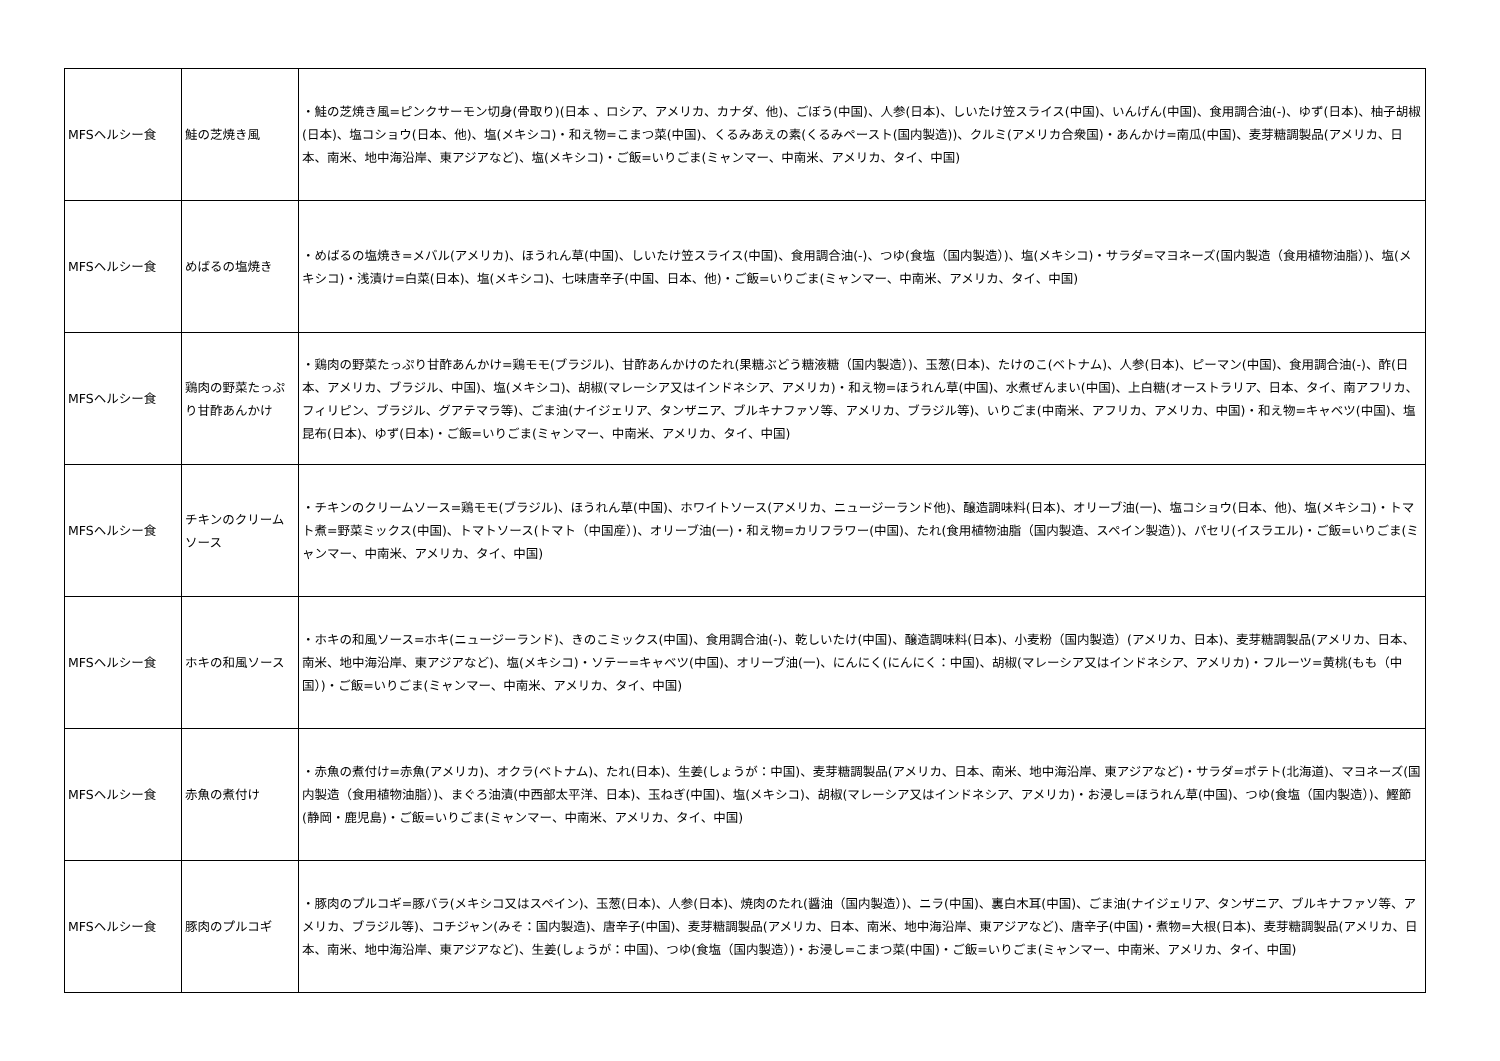| MFSヘルシー食 | 鮭の芝焼き風 | ・鮭の芝焼き風=ピンクサーモン切身(骨取り)(日本 、ロシア、アメリカ、カナダ、他)、ごぼう(中国)、人参(日本)、しいたけ笠スライス(中国)、いんげん(中国)、食用調合油(-)、ゆず(日本)、柚子胡椒(日本)、塩コショウ(日本、他)、塩(メキシコ)・和え物=こまつ菜(中国)、くるみあえの素(くるみペースト(国内製造))、クルミ(アメリカ合衆国)・あんかけ=南瓜(中国)、麦芽糖調製品(アメリカ、日本、南米、地中海沿岸、東アジアなど)、塩(メキシコ)・ご飯=いりごま(ミャンマー、中南米、アメリカ、タイ、中国) |
| MFSヘルシー食 | めばるの塩焼き | ・めばるの塩焼き=メバル(アメリカ)、ほうれん草(中国)、しいたけ笠スライス(中国)、食用調合油(-)、つゆ(食塩（国内製造）)、塩(メキシコ)・サラダ=マヨネーズ(国内製造（食用植物油脂）)、塩(メキシコ)・浅漬け=白菜(日本)、塩(メキシコ)、七味唐辛子(中国、日本、他)・ご飯=いりごま(ミャンマー、中南米、アメリカ、タイ、中国) |
| MFSヘルシー食 | 鶏肉の野菜たっぷり甘酢あんかけ | ・鶏肉の野菜たっぷり甘酢あんかけ=鶏モモ(ブラジル)、甘酢あんかけのたれ(果糖ぶどう糖液糖（国内製造）)、玉葱(日本)、たけのこ(ベトナム)、人参(日本)、ピーマン(中国)、食用調合油(-)、酢(日本、アメリカ、ブラジル、中国)、塩(メキシコ)、胡椒(マレーシア又はインドネシア、アメリカ)・和え物=ほうれん草(中国)、水煮ぜんまい(中国)、上白糖(オーストラリア、日本、タイ、南アフリカ、フィリピン、ブラジル、グアテマラ等)、ごま油(ナイジェリア、タンザニア、ブルキナファソ等、アメリカ、ブラジル等)、いりごま(中南米、アフリカ、アメリカ、中国)・和え物=キャベツ(中国)、塩昆布(日本)、ゆず(日本)・ご飯=いりごま(ミャンマー、中南米、アメリカ、タイ、中国) |
| MFSヘルシー食 | チキンのクリームソース | ・チキンのクリームソース=鶏モモ(ブラジル)、ほうれん草(中国)、ホワイトソース(アメリカ、ニュージーランド他)、醸造調味料(日本)、オリーブ油(一)、塩コショウ(日本、他)、塩(メキシコ)・トマト煮=野菜ミックス(中国)、トマトソース(トマト（中国産）)、オリーブ油(一)・和え物=カリフラワー(中国)、たれ(食用植物油脂（国内製造、スペイン製造）)、パセリ(イスラエル)・ご飯=いりごま(ミャンマー、中南米、アメリカ、タイ、中国) |
| MFSヘルシー食 | ホキの和風ソース | ・ホキの和風ソース=ホキ(ニュージーランド)、きのこミックス(中国)、食用調合油(-)、乾しいたけ(中国)、醸造調味料(日本)、小麦粉（国内製造）(アメリカ、日本)、麦芽糖調製品(アメリカ、日本、南米、地中海沿岸、東アジアなど)、塩(メキシコ)・ソテー=キャベツ(中国)、オリーブ油(一)、にんにく(にんにく：中国)、胡椒(マレーシア又はインドネシア、アメリカ)・フルーツ=黄桃(もも（中国）)・ご飯=いりごま(ミャンマー、中南米、アメリカ、タイ、中国) |
| MFSヘルシー食 | 赤魚の煮付け | ・赤魚の煮付け=赤魚(アメリカ)、オクラ(ベトナム)、たれ(日本)、生姜(しょうが：中国)、麦芽糖調製品(アメリカ、日本、南米、地中海沿岸、東アジアなど)・サラダ=ポテト(北海道)、マヨネーズ(国内製造（食用植物油脂）)、まぐろ油漬(中西部太平洋、日本)、玉ねぎ(中国)、塩(メキシコ)、胡椒(マレーシア又はインドネシア、アメリカ)・お浸し=ほうれん草(中国)、つゆ(食塩（国内製造）)、鰹節(静岡・鹿児島)・ご飯=いりごま(ミャンマー、中南米、アメリカ、タイ、中国) |
| MFSヘルシー食 | 豚肉のプルコギ | ・豚肉のプルコギ=豚バラ(メキシコ又はスペイン)、玉葱(日本)、人参(日本)、焼肉のたれ(醤油（国内製造）)、ニラ(中国)、裏白木耳(中国)、ごま油(ナイジェリア、タンザニア、ブルキナファソ等、アメリカ、ブラジル等)、コチジャン(みそ：国内製造)、唐辛子(中国)、麦芽糖調製品(アメリカ、日本、南米、地中海沿岸、東アジアなど)、唐辛子(中国)・煮物=大根(日本)、麦芽糖調製品(アメリカ、日本、南米、地中海沿岸、東アジアなど)、生姜(しょうが：中国)、つゆ(食塩（国内製造）)・お浸し=こまつ菜(中国)・ご飯=いりごま(ミャンマー、中南米、アメリカ、タイ、中国) |